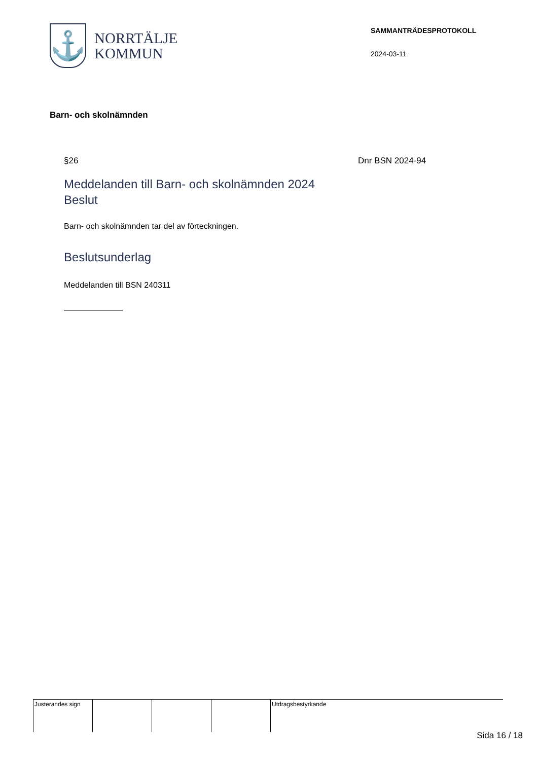⚓
NORRTÄLJE
KOMMUN
SAMMANTRÄDESPROTOKOLL
2024-03-11
Barn- och skolnämnden
§26 Dnr BSN 2024-94
Meddelanden till Barn- och skolnämnden 2024
Beslut
Barn- och skolnämnden tar del av förteckningen.
Beslutsunderlag
Meddelanden till BSN 240311
| Justerandes sign | | | | Utdragsbestyrkande |
Sida 16 / 18